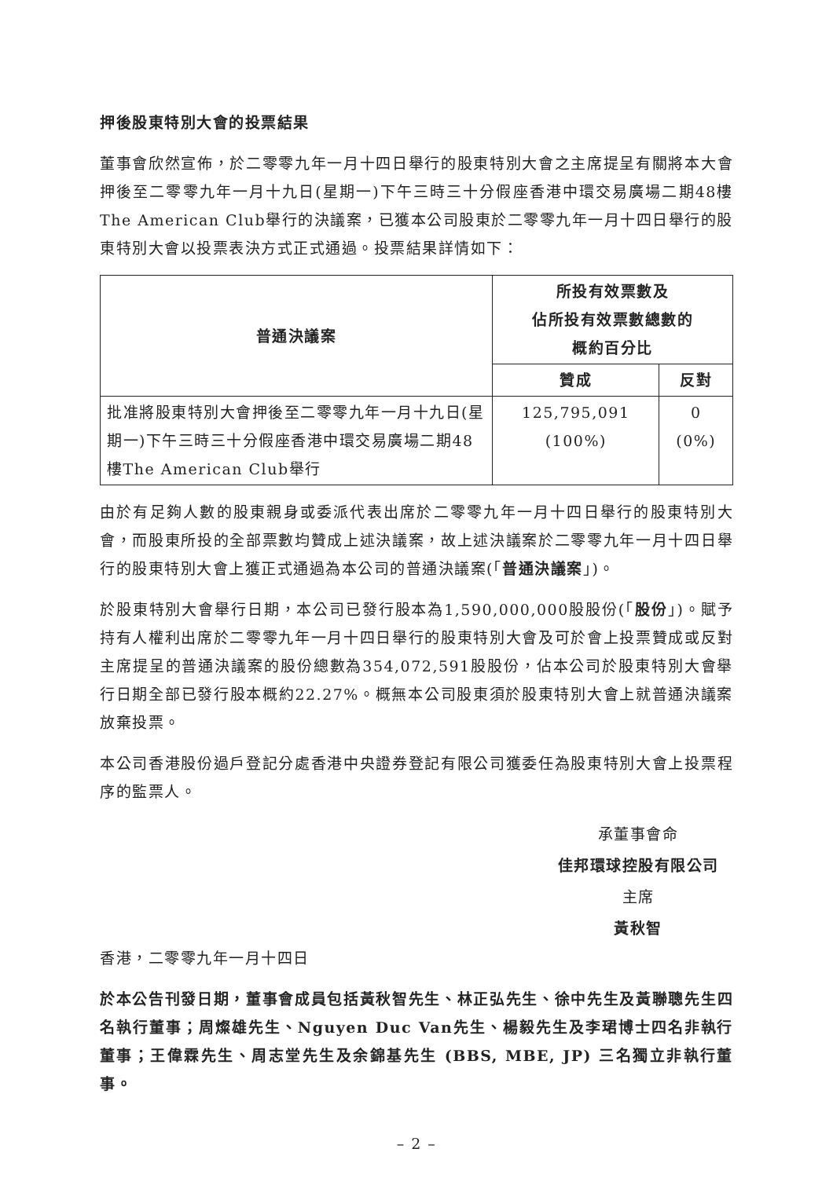押後股東特別大會的投票結果
董事會欣然宣佈，於二零零九年一月十四日舉行的股東特別大會之主席提呈有關將本大會押後至二零零九年一月十九日(星期一)下午三時三十分假座香港中環交易廣場二期48樓The American Club舉行的決議案，已獲本公司股東於二零零九年一月十四日舉行的股東特別大會以投票表決方式正式通過。投票結果詳情如下：
| 普通決議案 | 所投有效票數及 佔所投有效票數總數的 概約百分比 | |
| --- | --- | --- |
| | 贊成 | 反對 |
| 批准將股東特別大會押後至二零零九年一月十九日(星期一)下午三時三十分假座香港中環交易廣場二期48樓The American Club舉行 | 125,795,091 (100%) | 0 (0%) |
由於有足夠人數的股東親身或委派代表出席於二零零九年一月十四日舉行的股東特別大會，而股東所投的全部票數均贊成上述決議案，故上述決議案於二零零九年一月十四日舉行的股東特別大會上獲正式通過為本公司的普通決議案(「普通決議案」)。
於股東特別大會舉行日期，本公司已發行股本為1,590,000,000股股份(「股份」)。賦予持有人權利出席於二零零九年一月十四日舉行的股東特別大會及可於會上投票贊成或反對主席提呈的普通決議案的股份總數為354,072,591股股份，佔本公司於股東特別大會舉行日期全部已發行股本概約22.27%。概無本公司股東須於股東特別大會上就普通決議案放棄投票。
本公司香港股份過戶登記分處香港中央證券登記有限公司獲委任為股東特別大會上投票程序的監票人。
承董事會命
佳邦環球控股有限公司
主席
黃秋智
香港，二零零九年一月十四日
於本公告刊發日期，董事會成員包括黃秋智先生、林正弘先生、徐中先生及黃聯聰先生四名執行董事；周燦雄先生、Nguyen Duc Van先生、楊毅先生及李珺博士四名非執行董事；王偉霖先生、周志堂先生及余錦基先生 (BBS, MBE, JP) 三名獨立非執行董事。
– 2 –